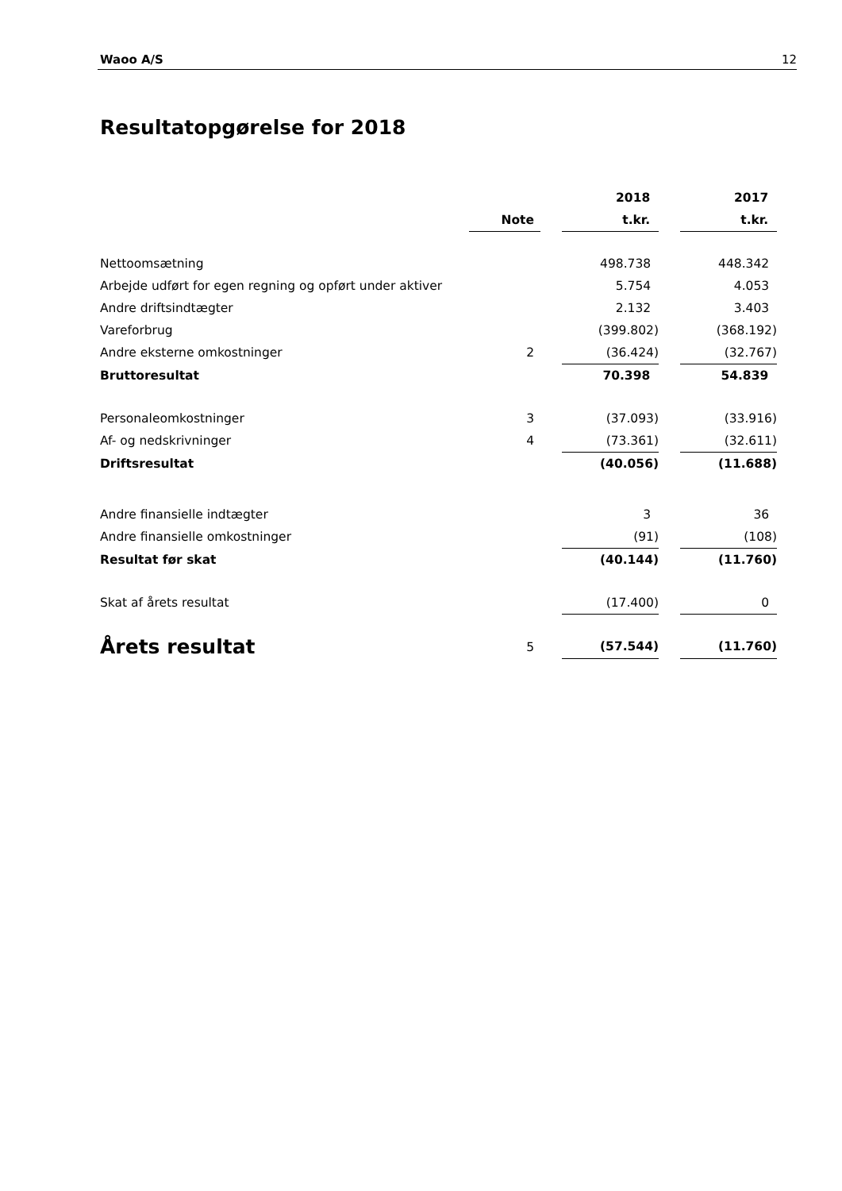Waoo A/S 12
Resultatopgørelse for 2018
| | | | 2018 | | 2017 |
| --- | --- | --- | --- | --- | --- |
| | Note | | t.kr. | | t.kr. |
| Nettoomsætning | | | 498.738 | | 448.342 |
| Arbejde udført for egen regning og opført under aktiver | | | 5.754 | | 4.053 |
| Andre driftsindtægter | | | 2.132 | | 3.403 |
| Vareforbrug | | | (399.802) | | (368.192) |
| Andre eksterne omkostninger | 2 | | (36.424) | | (32.767) |
| Bruttoresultat | | | 70.398 | | 54.839 |
| Personaleomkostninger | 3 | | (37.093) | | (33.916) |
| Af- og nedskrivninger | 4 | | (73.361) | | (32.611) |
| Driftsresultat | | | (40.056) | | (11.688) |
| Andre finansielle indtægter | | | 3 | | 36 |
| Andre finansielle omkostninger | | | (91) | | (108) |
| Resultat før skat | | | (40.144) | | (11.760) |
| Skat af årets resultat | | | (17.400) | | 0 |
| Årets resultat | 5 | | (57.544) | | (11.760) |